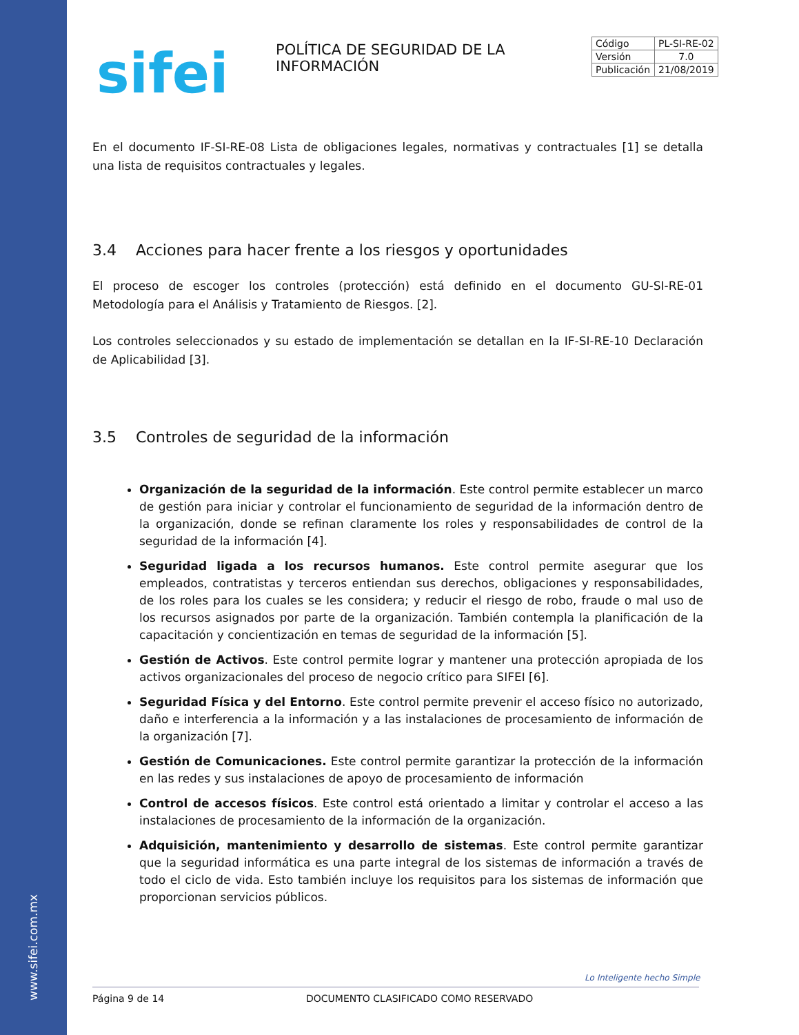www.sifei.com.mx
sifei
POLÍTICA DE SEGURIDAD DE LA INFORMACIÓN
| Código | PL-SI-RE-02 |
| Versión | 7.0 |
| Publicación | 21/08/2019 |
En el documento IF-SI-RE-08 Lista de obligaciones legales, normativas y contractuales [1] se detalla una lista de requisitos contractuales y legales.
3.4 Acciones para hacer frente a los riesgos y oportunidades
El proceso de escoger los controles (protección) está definido en el documento GU-SI-RE-01 Metodología para el Análisis y Tratamiento de Riesgos. [2].
Los controles seleccionados y su estado de implementación se detallan en la IF-SI-RE-10 Declaración de Aplicabilidad [3].
3.5 Controles de seguridad de la información
Organización de la seguridad de la información. Este control permite establecer un marco de gestión para iniciar y controlar el funcionamiento de seguridad de la información dentro de la organización, donde se refinan claramente los roles y responsabilidades de control de la seguridad de la información [4].
Seguridad ligada a los recursos humanos. Este control permite asegurar que los empleados, contratistas y terceros entiendan sus derechos, obligaciones y responsabilidades, de los roles para los cuales se les considera; y reducir el riesgo de robo, fraude o mal uso de los recursos asignados por parte de la organización. También contempla la planificación de la capacitación y concientización en temas de seguridad de la información [5].
Gestión de Activos. Este control permite lograr y mantener una protección apropiada de los activos organizacionales del proceso de negocio crítico para SIFEI [6].
Seguridad Física y del Entorno. Este control permite prevenir el acceso físico no autorizado, daño e interferencia a la información y a las instalaciones de procesamiento de información de la organización [7].
Gestión de Comunicaciones. Este control permite garantizar la protección de la información en las redes y sus instalaciones de apoyo de procesamiento de información
Control de accesos físicos. Este control está orientado a limitar y controlar el acceso a las instalaciones de procesamiento de la información de la organización.
Adquisición, mantenimiento y desarrollo de sistemas. Este control permite garantizar que la seguridad informática es una parte integral de los sistemas de información a través de todo el ciclo de vida. Esto también incluye los requisitos para los sistemas de información que proporcionan servicios públicos.
Lo Inteligente hecho Simple
Página 9 de 14 DOCUMENTO CLASIFICADO COMO RESERVADO